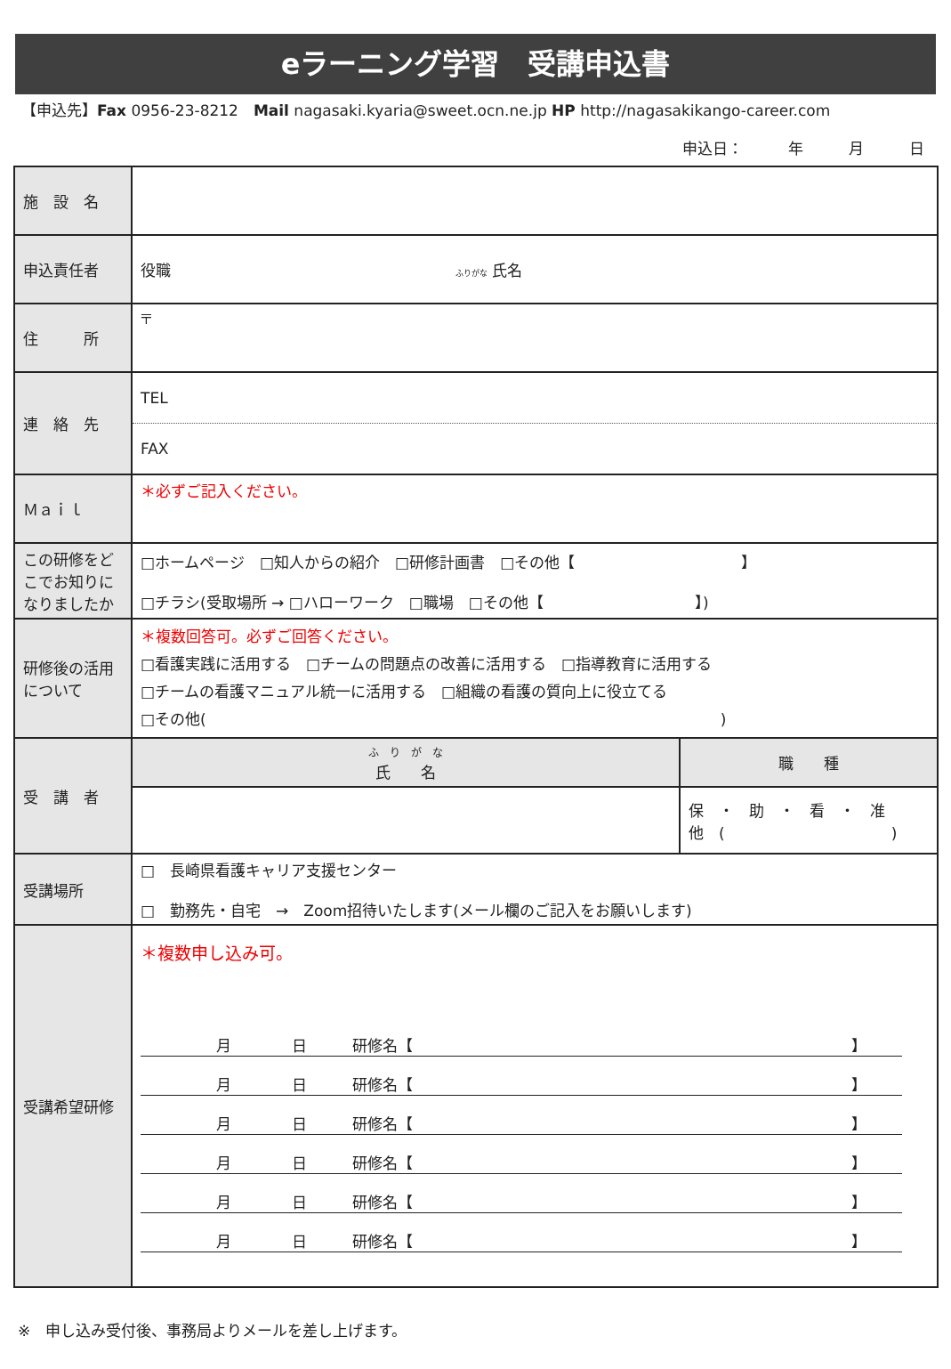eラーニング学習　受講申込書
【申込先】Fax 0956-23-8212　Mail nagasaki.kyaria@sweet.ocn.ne.jp HP http://nagasakikango-career.com
申込日：　　　年　　　月　　　日
| 施 設 名 | | |
| 申込責任者 | 役職 ふりがな 氏名 | |
| 住 所 | 〒 | |
| 連 絡 先 | TEL FAX | |
| Ｍａｉｌ | ＊必ずご記入ください。 | |
| この研修をどこでお知りになりましたか | □ホームページ □知人からの紹介 □研修計画書 □その他【 】 □チラシ(受取場所 → □ハローワーク □職場 □その他【 】) | |
| 研修後の活用について | ＊複数回答可。必ずご回答ください。 □看護実践に活用する □チームの問題点の改善に活用する □指導教育に活用する □チームの看護マニュアル統一に活用する □組織の看護の質向上に役立てる □その他( ) | |
| 受 講 者 | ふ り が な 氏 名 | 職 種 |
| | | 保 ・ 助 ・ 看 ・ 准 他 ( ) |
| 受講場所 | □ 長崎県看護キャリア支援センター □ 勤務先・自宅 → Zoom招待いたします(メール欄のご記入をお願いします) | |
| 受講希望研修 | ＊複数申し込み可。 月 日 研修名【 】 月 日 研修名【 】 月 日 研修名【 】 月 日 研修名【 】 月 日 研修名【 】 月 日 研修名【 】 | |
※　申し込み受付後、事務局よりメールを差し上げます。